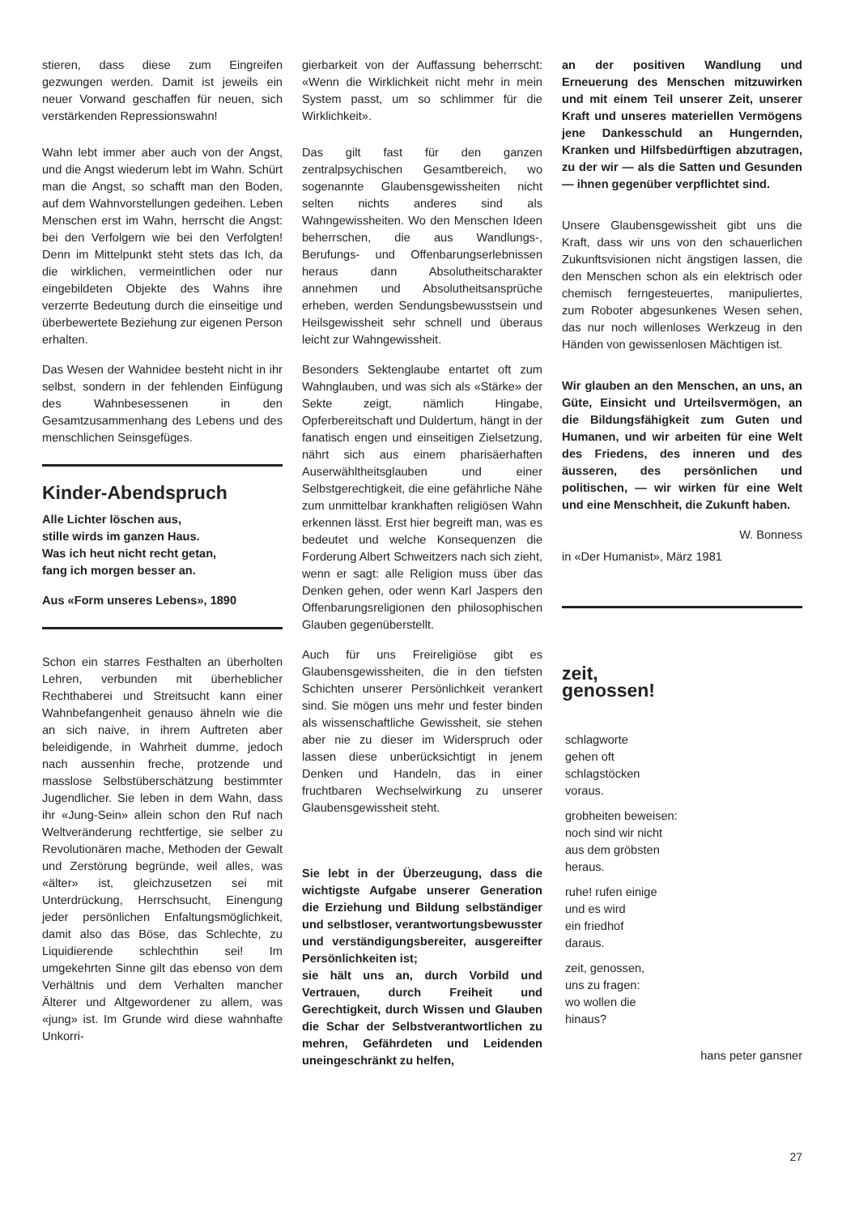stieren, dass diese zum Eingreifen gezwungen werden. Damit ist jeweils ein neuer Vorwand geschaffen für neuen, sich verstärkenden Repressionswahn!
Wahn lebt immer aber auch von der Angst, und die Angst wiederum lebt im Wahn. Schürt man die Angst, so schafft man den Boden, auf dem Wahnvorstellungen gedeihen. Leben Menschen erst im Wahn, herrscht die Angst: bei den Verfolgern wie bei den Verfolgten! Denn im Mittelpunkt steht stets das Ich, da die wirklichen, vermeintlichen oder nur eingebildeten Objekte des Wahns ihre verzerrte Bedeutung durch die einseitige und überbewertete Beziehung zur eigenen Person erhalten.
Das Wesen der Wahnidee besteht nicht in ihr selbst, sondern in der fehlenden Einfügung des Wahnbesessenen in den Gesamtzusammenhang des Lebens und des menschlichen Seinsgefüges.
Kinder-Abendspruch
Alle Lichter löschen aus,
stille wirds im ganzen Haus.
Was ich heut nicht recht getan,
fang ich morgen besser an.
Aus «Form unseres Lebens», 1890
Schon ein starres Festhalten an überholten Lehren, verbunden mit überheblicher Rechthaberei und Streitsucht kann einer Wahnbefangenheit genauso ähneln wie die an sich naive, in ihrem Auftreten aber beleidigende, in Wahrheit dumme, jedoch nach aussenhin freche, protzende und masslose Selbstüberschätzung bestimmter Jugendlicher. Sie leben in dem Wahn, dass ihr «Jung-Sein» allein schon den Ruf nach Weltveränderung rechtfertige, sie selber zu Revolutionären mache, Methoden der Gewalt und Zerstörung begründe, weil alles, was «älter» ist, gleichzusetzen sei mit Unterdrückung, Herrschsucht, Einengung jeder persönlichen Enfaltungsmöglichkeit, damit also das Böse, das Schlechte, zu Liquidierende schlechthin sei! Im umgekehrten Sinne gilt das ebenso von dem Verhältnis und dem Verhalten mancher Älterer und Altgewordener zu allem, was «jung» ist. Im Grunde wird diese wahnhafte Unkorri-
gierbarkeit von der Auffassung beherrscht: «Wenn die Wirklichkeit nicht mehr in mein System passt, um so schlimmer für die Wirklichkeit».
Das gilt fast für den ganzen zentralpsychischen Gesamtbereich, wo sogenannte Glaubensgewissheiten nicht selten nichts anderes sind als Wahngewissheiten. Wo den Menschen Ideen beherrschen, die aus Wandlungs-, Berufungs- und Offenbarungserlebnissen heraus dann Absolutheitscharakter annehmen und Absolutheitsansprüche erheben, werden Sendungsbewusstsein und Heilsgewissheit sehr schnell und überaus leicht zur Wahngewissheit.
Besonders Sektenglaube entartet oft zum Wahnglauben, und was sich als «Stärke» der Sekte zeigt, nämlich Hingabe, Opferbereitschaft und Duldertum, hängt in der fanatisch engen und einseitigen Zielsetzung, nährt sich aus einem pharisäerhaften Auserwähltheitsglauben und einer Selbstgerechtigkeit, die eine gefährliche Nähe zum unmittelbar krankhaften religiösen Wahn erkennen lässt. Erst hier begreift man, was es bedeutet und welche Konsequenzen die Forderung Albert Schweitzers nach sich zieht, wenn er sagt: alle Religion muss über das Denken gehen, oder wenn Karl Jaspers den Offenbarungsreligionen den philosophischen Glauben gegenüberstellt.
Auch für uns Freireligiöse gibt es Glaubensgewissheiten, die in den tiefsten Schichten unserer Persönlichkeit verankert sind. Sie mögen uns mehr und fester binden als wissenschaftliche Gewissheit, sie stehen aber nie zu dieser im Widerspruch oder lassen diese unberücksichtigt in jenem Denken und Handeln, das in einer fruchtbaren Wechselwirkung zu unserer Glaubensgewissheit steht.
Sie lebt in der Überzeugung, dass die wichtigste Aufgabe unserer Generation die Erziehung und Bildung selbständiger und selbstloser, verantwortungsbewusster und verständigungsbereiter, ausgereifter Persönlichkeiten ist;
sie hält uns an, durch Vorbild und Vertrauen, durch Freiheit und Gerechtigkeit, durch Wissen und Glauben die Schar der Selbstverantwortlichen zu mehren, Gefährdeten und Leidenden uneingeschränkt zu helfen,
an der positiven Wandlung und Erneuerung des Menschen mitzuwirken und mit einem Teil unserer Zeit, unserer Kraft und unseres materiellen Vermögens jene Dankesschuld an Hungernden, Kranken und Hilfsbedürftigen abzutragen, zu der wir — als die Satten und Gesunden — ihnen gegenüber verpflichtet sind.
Unsere Glaubensgewissheit gibt uns die Kraft, dass wir uns von den schauerlichen Zukunftsvisionen nicht ängstigen lassen, die den Menschen schon als ein elektrisch oder chemisch ferngesteuertes, manipuliertes, zum Roboter abgesunkenes Wesen sehen, das nur noch willenloses Werkzeug in den Händen von gewissenlosen Mächtigen ist.
Wir glauben an den Menschen, an uns, an Güte, Einsicht und Urteilsvermögen, an die Bildungsfähigkeit zum Guten und Humanen, und wir arbeiten für eine Welt des Friedens, des inneren und des äusseren, des persönlichen und politischen, — wir wirken für eine Welt und eine Menschheit, die Zukunft haben.
W. Bonness
in «Der Humanist», März 1981
zeit,
genossen!
schlagworte
gehen oft
schlagstöcken
voraus.
grobheiten beweisen:
noch sind wir nicht
aus dem gröbsten
heraus.
ruhe! rufen einige
und es wird
ein friedhof
daraus.
zeit, genossen,
uns zu fragen:
wo wollen die
hinaus?
hans peter gansner
27